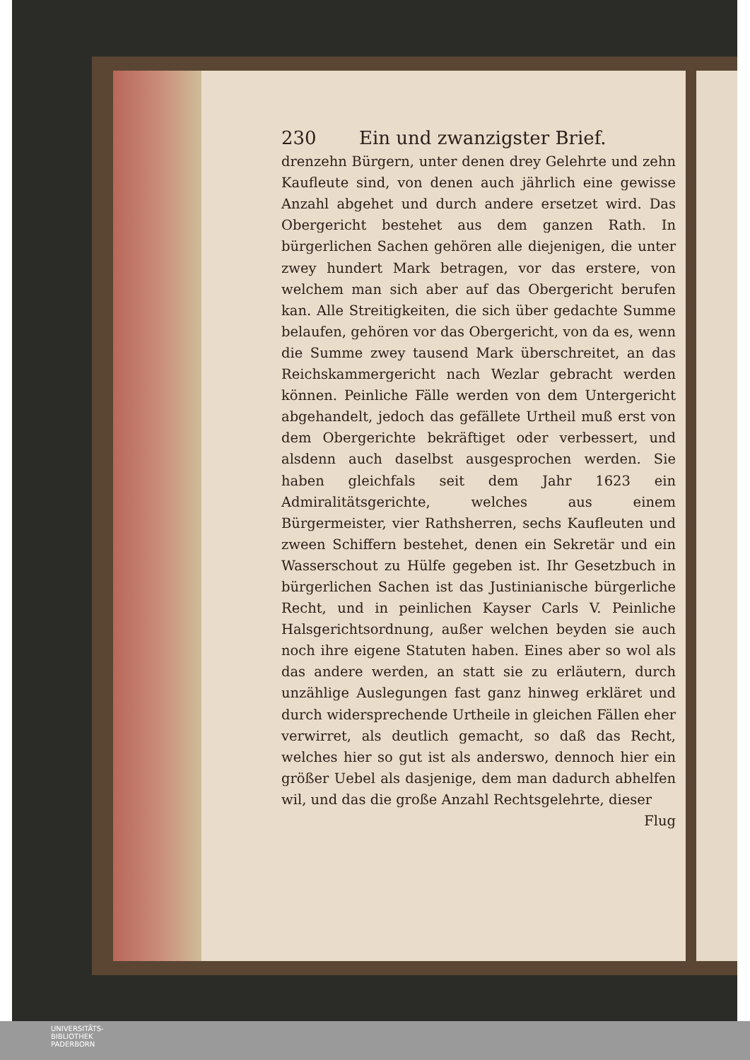230 Ein und zwanzigster Brief.
drenzehn Bürgern, unter denen drey Gelehrte und zehn Kaufleute sind, von denen auch jährlich eine gewisse Anzahl abgehet und durch andere ersetzet wird. Das Obergericht bestehet aus dem ganzen Rath. In bürgerlichen Sachen gehören alle diejenigen, die unter zwey hundert Mark betragen, vor das erstere, von welchem man sich aber auf das Obergericht berufen kan. Alle Streitigkeiten, die sich über gedachte Summe belaufen, gehören vor das Obergericht, von da es, wenn die Summe zwey tausend Mark überschreitet, an das Reichskammergericht nach Wezlar gebracht werden können. Peinliche Fälle werden von dem Untergericht abgehandelt, jedoch das gefällete Urtheil muß erst von dem Obergerichte bekräftiget oder verbessert, und alsdenn auch daselbst ausgesprochen werden. Sie haben gleichfals seit dem Jahr 1623 ein Admiralitätsgerichte, welches aus einem Bürgermeister, vier Rathsherren, sechs Kaufleuten und zween Schiffern bestehet, denen ein Sekretär und ein Wasserschout zu Hülfe gegeben ist. Ihr Gesetzbuch in bürgerlichen Sachen ist das Justinianische bürgerliche Recht, und in peinlichen Kayser Carls V. Peinliche Halsgerichtsordnung, außer welchen beyden sie auch noch ihre eigene Statuten haben. Eines aber so wol als das andere werden, an statt sie zu erläutern, durch unzählige Auslegungen fast ganz hinweg erkläret und durch widersprechende Urtheile in gleichen Fällen eher verwirret, als deutlich gemacht, so daß das Recht, welches hier so gut ist als anderswo, dennoch hier ein größer Uebel als dasjenige, dem man dadurch abhelfen wil, und das die große Anzahl Rechtsgelehrte, dieser
Flug
UNIVERSITÄTS-
BIBLIOTHEK
PADERBORN